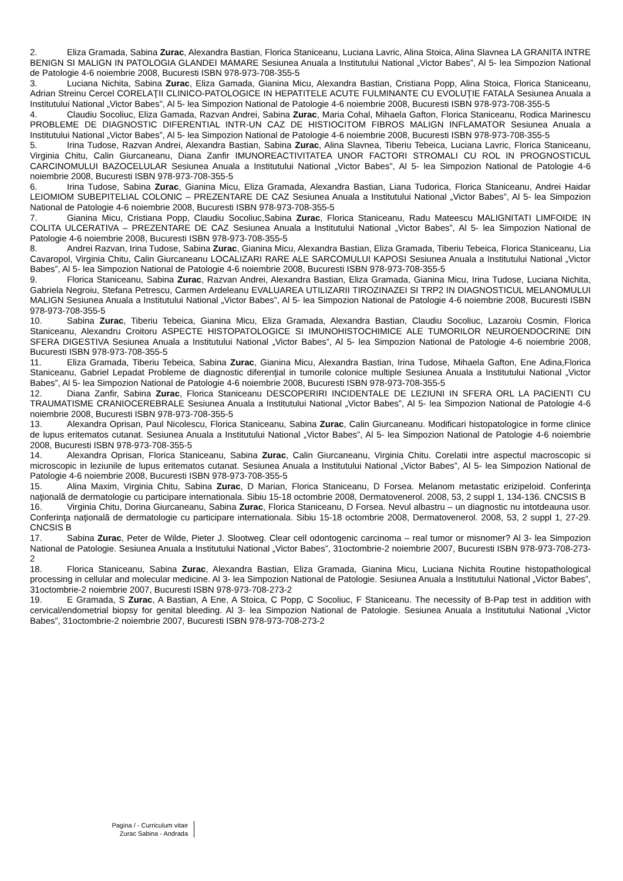2. Eliza Gramada, Sabina Zurac, Alexandra Bastian, Florica Staniceanu, Luciana Lavric, Alina Stoica, Alina Slavnea LA GRANITA INTRE BENIGN SI MALIGN IN PATOLOGIA GLANDEI MAMARE Sesiunea Anuala a Institutului National „Victor Babes”, Al 5- lea Simpozion National de Patologie 4-6 noiembrie 2008, Bucuresti ISBN 978-973-708-355-5
3. Luciana Nichita, Sabina Zurac, Eliza Gamada, Gianina Micu, Alexandra Bastian, Cristiana Popp, Alina Stoica, Florica Staniceanu, Adrian Streinu Cercel CORELAŢII CLINICO-PATOLOGICE IN HEPATITELE ACUTE FULMINANTE CU EVOLUŢIE FATALA Sesiunea Anuala a Institutului National „Victor Babes”, Al 5- lea Simpozion National de Patologie 4-6 noiembrie 2008, Bucuresti ISBN 978-973-708-355-5
4. Claudiu Socoliuc, Eliza Gamada, Razvan Andrei, Sabina Zurac, Maria Cohal, Mihaela Gafton, Florica Staniceanu, Rodica Marinescu PROBLEME DE DIAGNOSTIC DIFERENTIAL INTR-UN CAZ DE HISTIOCITOM FIBROS MALIGN INFLAMATOR Sesiunea Anuala a Institutului National „Victor Babes”, Al 5- lea Simpozion National de Patologie 4-6 noiembrie 2008, Bucuresti ISBN 978-973-708-355-5
5. Irina Tudose, Razvan Andrei, Alexandra Bastian, Sabina Zurac, Alina Slavnea, Tiberiu Tebeica, Luciana Lavric, Florica Staniceanu, Virginia Chitu, Calin Giurcaneanu, Diana Zanfir IMUNOREACTIVITATEA UNOR FACTORI STROMALI CU ROL IN PROGNOSTICUL CARCINOMULUI BAZOCELULAR Sesiunea Anuala a Institutului National „Victor Babes”, Al 5- lea Simpozion National de Patologie 4-6 noiembrie 2008, Bucuresti ISBN 978-973-708-355-5
6. Irina Tudose, Sabina Zurac, Gianina Micu, Eliza Gramada, Alexandra Bastian, Liana Tudorica, Florica Staniceanu, Andrei Haidar LEIOMIOM SUBEPITELIAL COLONIC – PREZENTARE DE CAZ Sesiunea Anuala a Institutului National „Victor Babes”, Al 5- lea Simpozion National de Patologie 4-6 noiembrie 2008, Bucuresti ISBN 978-973-708-355-5
7. Gianina Micu, Cristiana Popp, Claudiu Socoliuc,Sabina Zurac, Florica Staniceanu, Radu Mateescu MALIGNITATI LIMFOIDE IN COLITA ULCERATIVA – PREZENTARE DE CAZ Sesiunea Anuala a Institutului National „Victor Babes”, Al 5- lea Simpozion National de Patologie 4-6 noiembrie 2008, Bucuresti ISBN 978-973-708-355-5
8. Andrei Razvan, Irina Tudose, Sabina Zurac, Gianina Micu, Alexandra Bastian, Eliza Gramada, Tiberiu Tebeica, Florica Staniceanu, Lia Cavaropol, Virginia Chitu, Calin Giurcaneanu LOCALIZARI RARE ALE SARCOMULUI KAPOSI Sesiunea Anuala a Institutului National „Victor Babes”, Al 5- lea Simpozion National de Patologie 4-6 noiembrie 2008, Bucuresti ISBN 978-973-708-355-5
9. Florica Staniceanu, Sabina Zurac, Razvan Andrei, Alexandra Bastian, Eliza Gramada, Gianina Micu, Irina Tudose, Luciana Nichita, Gabriela Negroiu, Stefana Petrescu, Carmen Ardeleanu EVALUAREA UTILIZARII TIROZINAZEI SI TRP2 IN DIAGNOSTICUL MELANOMULUI MALIGN Sesiunea Anuala a Institutului National „Victor Babes”, Al 5- lea Simpozion National de Patologie 4-6 noiembrie 2008, Bucuresti ISBN 978-973-708-355-5
10. Sabina Zurac, Tiberiu Tebeica, Gianina Micu, Eliza Gramada, Alexandra Bastian, Claudiu Socoliuc, Lazaroiu Cosmin, Florica Staniceanu, Alexandru Croitoru ASPECTE HISTOPATOLOGICE SI IMUNOHISTOCHIMICE ALE TUMORILOR NEUROENDOCRINE DIN SFERA DIGESTIVA Sesiunea Anuala a Institutului National „Victor Babes”, Al 5- lea Simpozion National de Patologie 4-6 noiembrie 2008, Bucuresti ISBN 978-973-708-355-5
11. Eliza Gramada, Tiberiu Tebeica, Sabina Zurac, Gianina Micu, Alexandra Bastian, Irina Tudose, Mihaela Gafton, Ene Adina,Florica Staniceanu, Gabriel Lepadat Probleme de diagnostic diferenţial in tumorile colonice multiple Sesiunea Anuala a Institutului National „Victor Babes”, Al 5- lea Simpozion National de Patologie 4-6 noiembrie 2008, Bucuresti ISBN 978-973-708-355-5
12. Diana Zanfir, Sabina Zurac, Florica Staniceanu DESCOPERIRI INCIDENTALE DE LEZIUNI IN SFERA ORL LA PACIENTI CU TRAUMATISME CRANIOCEREBRALE Sesiunea Anuala a Institutului National „Victor Babes”, Al 5- lea Simpozion National de Patologie 4-6 noiembrie 2008, Bucuresti ISBN 978-973-708-355-5
13. Alexandra Oprisan, Paul Nicolescu, Florica Staniceanu, Sabina Zurac, Calin Giurcaneanu. Modificari histopatologice in forme clinice de lupus eritematos cutanat. Sesiunea Anuala a Institutului National „Victor Babes”, Al 5- lea Simpozion National de Patologie 4-6 noiembrie 2008, Bucuresti ISBN 978-973-708-355-5
14. Alexandra Oprisan, Florica Staniceanu, Sabina Zurac, Calin Giurcaneanu, Virginia Chitu. Corelatii intre aspectul macroscopic si microscopic in leziunile de lupus eritematos cutanat. Sesiunea Anuala a Institutului National „Victor Babes”, Al 5- lea Simpozion National de Patologie 4-6 noiembrie 2008, Bucuresti ISBN 978-973-708-355-5
15. Alina Maxim, Virginia Chitu, Sabina Zurac, D Marian, Florica Staniceanu, D Forsea. Melanom metastatic erizipeloid. Conferinţa naţională de dermatologie cu participare internationala. Sibiu 15-18 octombrie 2008, Dermatovenerol. 2008, 53, 2 suppl 1, 134-136. CNCSIS B
16. Virginia Chitu, Dorina Giurcaneanu, Sabina Zurac, Florica Staniceanu, D Forsea. Nevul albastru – un diagnostic nu intotdeauna usor. Conferinţa naţională de dermatologie cu participare internationala. Sibiu 15-18 octombrie 2008, Dermatovenerol. 2008, 53, 2 suppl 1, 27-29. CNCSIS B
17. Sabina Zurac, Peter de Wilde, Pieter J. Slootweg. Clear cell odontogenic carcinoma – real tumor or misnomer? Al 3- lea Simpozion National de Patologie. Sesiunea Anuala a Institutului National „Victor Babes”, 31octombrie-2 noiembrie 2007, Bucuresti ISBN 978-973-708-273-2
18. Florica Staniceanu, Sabina Zurac, Alexandra Bastian, Eliza Gramada, Gianina Micu, Luciana Nichita Routine histopathological processing in cellular and molecular medicine. Al 3- lea Simpozion National de Patologie. Sesiunea Anuala a Institutului National „Victor Babes”, 31octombrie-2 noiembrie 2007, Bucuresti ISBN 978-973-708-273-2
19. E Gramada, S Zurac, A Bastian, A Ene, A Stoica, C Popp, C Socoliuc, F Staniceanu. The necessity of B-Pap test in addition with cervical/endometrial biopsy for genital bleeding. Al 3- lea Simpozion National de Patologie. Sesiunea Anuala a Institutului National „Victor Babes”, 31octombrie-2 noiembrie 2007, Bucuresti ISBN 978-973-708-273-2
Pagina / - Curriculum vitae
Zurac Sabina - Andrada